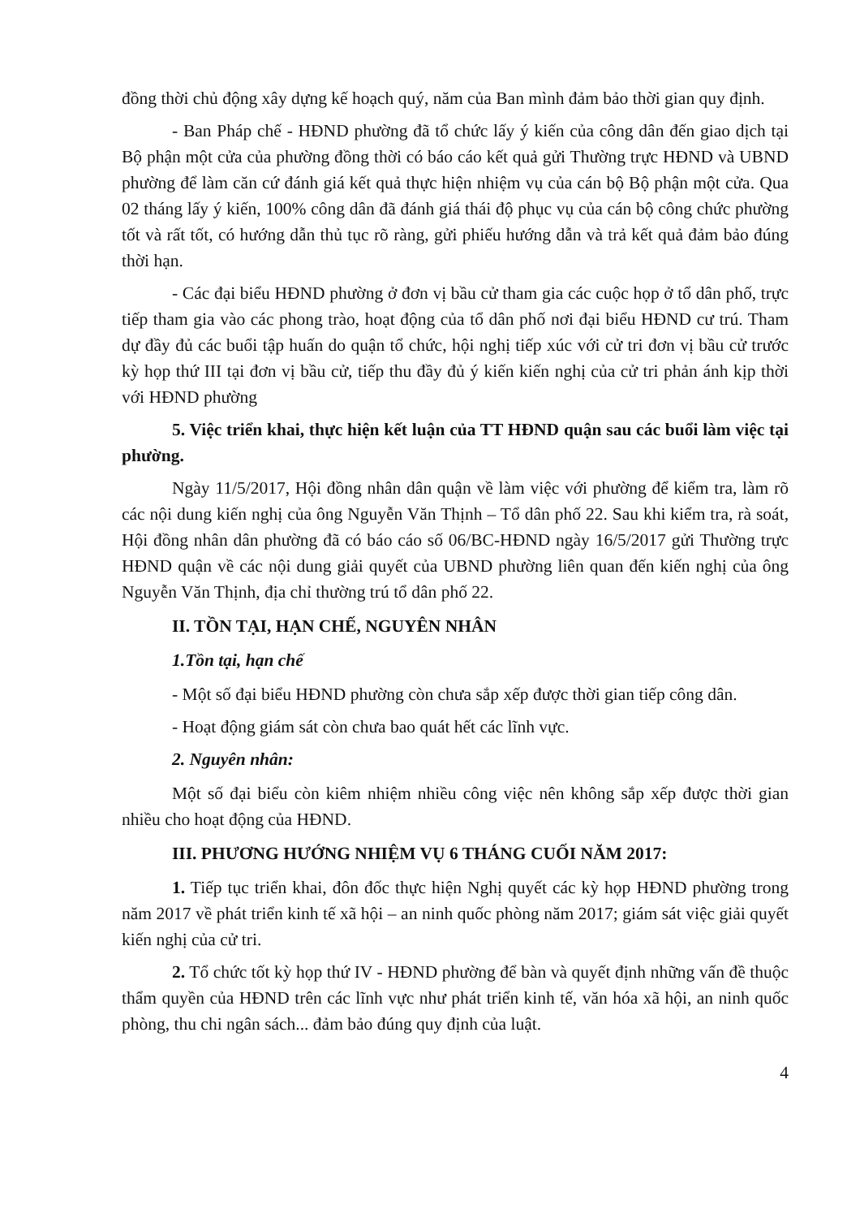đồng thời chủ động xây dựng kế hoạch quý, năm của Ban mình đảm bảo thời gian quy định.
- Ban Pháp chế - HĐND phường đã tổ chức lấy ý kiến của công dân đến giao dịch tại Bộ phận một cửa của phường đồng thời có báo cáo kết quả gửi Thường trực HĐND và UBND phường để làm căn cứ đánh giá kết quả thực hiện nhiệm vụ của cán bộ Bộ phận một cửa. Qua 02 tháng lấy ý kiến, 100% công dân đã đánh giá thái độ phục vụ của cán bộ công chức phường tốt và rất tốt, có hướng dẫn thủ tục rõ ràng, gửi phiếu hướng dẫn và trả kết quả đảm bảo đúng thời hạn.
- Các đại biểu HĐND phường ở đơn vị bầu cử tham gia các cuộc họp ở tổ dân phố, trực tiếp tham gia vào các phong trào, hoạt động của tổ dân phố nơi đại biểu HĐND cư trú. Tham dự đầy đủ các buổi tập huấn do quận tổ chức, hội nghị tiếp xúc với cử tri đơn vị bầu cử trước kỳ họp thứ III tại đơn vị bầu cử, tiếp thu đầy đủ ý kiến kiến nghị của cử tri phản ánh kịp thời với HĐND phường
5. Việc triển khai, thực hiện kết luận của TT HĐND quận sau các buổi làm việc tại phường.
Ngày 11/5/2017, Hội đồng nhân dân quận về làm việc với phường để kiểm tra, làm rõ các nội dung kiến nghị của ông Nguyễn Văn Thịnh – Tổ dân phố 22. Sau khi kiểm tra, rà soát, Hội đồng nhân dân phường đã có báo cáo số 06/BC-HĐND ngày 16/5/2017 gửi Thường trực HĐND quận về các nội dung giải quyết của UBND phường liên quan đến kiến nghị của ông Nguyễn Văn Thịnh, địa chỉ thường trú tổ dân phố 22.
II. TỒN TẠI, HẠN CHẾ, NGUYÊN NHÂN
1.Tồn tại, hạn chế
- Một số đại biểu HĐND phường còn chưa sắp xếp được thời gian tiếp công dân.
- Hoạt động giám sát còn chưa bao quát hết các lĩnh vực.
2. Nguyên nhân:
Một số đại biểu còn kiêm nhiệm nhiều công việc nên không sắp xếp được thời gian nhiều cho hoạt động của HĐND.
III. PHƯƠNG HƯỚNG NHIỆM VỤ 6 THÁNG CUỐI NĂM 2017:
1. Tiếp tục triển khai, đôn đốc thực hiện Nghị quyết các kỳ họp HĐND phường trong năm 2017 về phát triển kinh tế xã hội – an ninh quốc phòng năm 2017; giám sát việc giải quyết kiến nghị của cử tri.
2. Tổ chức tốt kỳ họp thứ IV - HĐND phường để bàn và quyết định những vấn đề thuộc thẩm quyền của HĐND trên các lĩnh vực như phát triển kinh tế, văn hóa xã hội, an ninh quốc phòng, thu chi ngân sách... đảm bảo đúng quy định của luật.
4